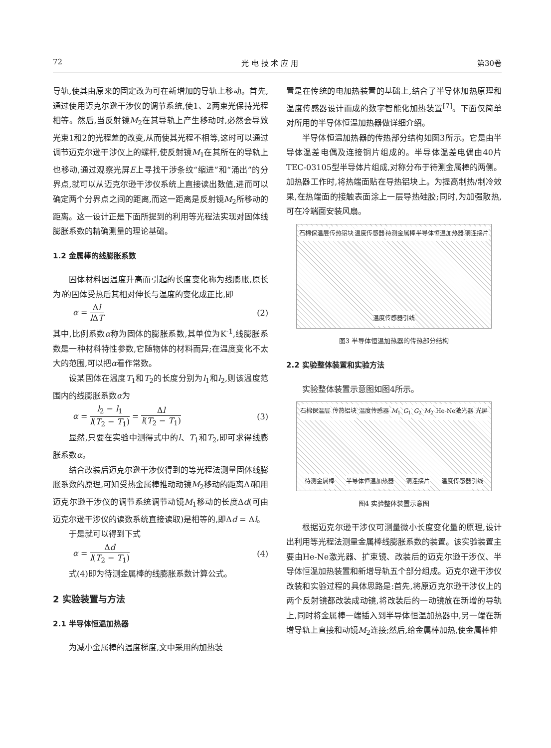72 光 电 技 术 应 用 第30卷
导轨,使其由原来的固定改为可在新增加的导轨上移动。首先,通过使用迈克尔逊干涉仪的调节系统,使1、2两束光保持光程相等。然后,当反射镜M<sub>2</sub>在其导轨上产生移动时,必然会导致光束1和2的光程差的改变,从而使其光程不相等,这时可以通过调节迈克尔逊干涉仪上的螺杆,使反射镜M<sub>1</sub>在其所在的导轨上也移动,通过观察光屏E上寻找干涉条纹“缩进”和“涌出”的分界点,就可以从迈克尔逊干涉仪系统上直接读出数值,进而可以确定两个分界点之间的距离,而这一距离是反射镜M<sub>2</sub>所移动的距离。这一设计正是下面所提到的利用等光程法实现对固体线膨胀系数的精确测量的理论基础。
1.2 金属棒的线膨胀系数
固体材料因温度升高而引起的长度变化称为线膨胀,原长为l的固体受热后其相对伸长与温度的变化成正比,即
α = Δl l ΔT (2)
其中,比例系数α称为固体的膨胀系数,其单位为K<sup>-1</sup>,线膨胀系数是一种材料特性参数,它随物体的材料而异;在温度变化不太大的范围,可以把α看作常数。
设某固体在温度T<sub>1</sub>和T<sub>2</sub>的长度分别为l<sub>1</sub>和l<sub>2</sub>,则该温度范围内的线膨胀系数α为
α = l<sub>2</sub> − l<sub>1</sub> l(T<sub>2</sub> − T<sub>1</sub>) = Δl l(T<sub>2</sub> − T<sub>1</sub>) (3)
显然,只要在实验中测得式中的l、T<sub>1</sub>和T<sub>2</sub>,即可求得线膨胀系数α。
结合改装后迈克尔逊干涉仪得到的等光程法测量固体线膨胀系数的原理,可知受热金属棒推动动镜M<sub>2</sub>移动的距离Δl和用迈克尔逊干涉仪的调节系统调节动镜M<sub>1</sub>移动的长度Δd(可由迈克尔逊干涉仪的读数系统直接读取)是相等的,即Δd = Δl。
于是就可以得到下式
α = Δd l(T<sub>2</sub> − T<sub>1</sub>) (4)
式(4)即为待测金属棒的线膨胀系数计算公式。
2 实验装置与方法
2.1 半导体恒温加热器
为减小金属棒的温度梯度,文中采用的加热装
置是在传统的电加热装置的基础上,结合了半导体加热原理和温度传感器设计而成的数字智能化加热装置<sup>[7]</sup>。下面仅简单对所用的半导体恒温加热器做详细介绍。
半导体恒温加热器的传热部分结构如图3所示。它是由半导体温差电偶及连接铜片组成的。半导体温差电偶由40片TEC-03105型半导体片组成,对称分布于待测金属棒的两侧。加热器工作时,将热端面贴在导热铝块上。为提高制热/制冷效果,在热端面的接触表面涂上一层导热硅胶;同时,为加强散热,可在冷端面安装风扇。
石棉保温层 传热铝块 温度传感器 待测金属棒 半导体恒温加热器 铜连接片 温度传感器引线
图3 半导体恒温加热器的传热部分结构
2.2 实验整体装置和实验方法
实验整体装置示意图如图4所示。
石棉保温层 传热铝块 温度传感器 M<sub>1</sub> G<sub>1</sub> G<sub>2</sub> M<sub>2</sub> He-Ne激光器 光屏 待测金属棒 半导体恒温加热器 铜连接片 温度传感器引线
图4 实验整体装置示意图
根据迈克尔逊干涉仪可测量微小长度变化量的原理,设计出利用等光程法测量金属棒线膨胀系数的装置。该实验装置主要由He-Ne激光器、扩束镜、改装后的迈克尔逊干涉仪、半导体恒温加热装置和新增导轨五个部分组成。迈克尔逊干涉仪改装和实验过程的具体思路是:首先,将原迈克尔逊干涉仪上的两个反射镜都改装成动镜,将改装后的一动镜放在新增的导轨上,同时将金属棒一端插入到半导体恒温加热器中,另一端在新增导轨上直接和动镜M<sub>2</sub>连接;然后,给金属棒加热,使金属棒伸